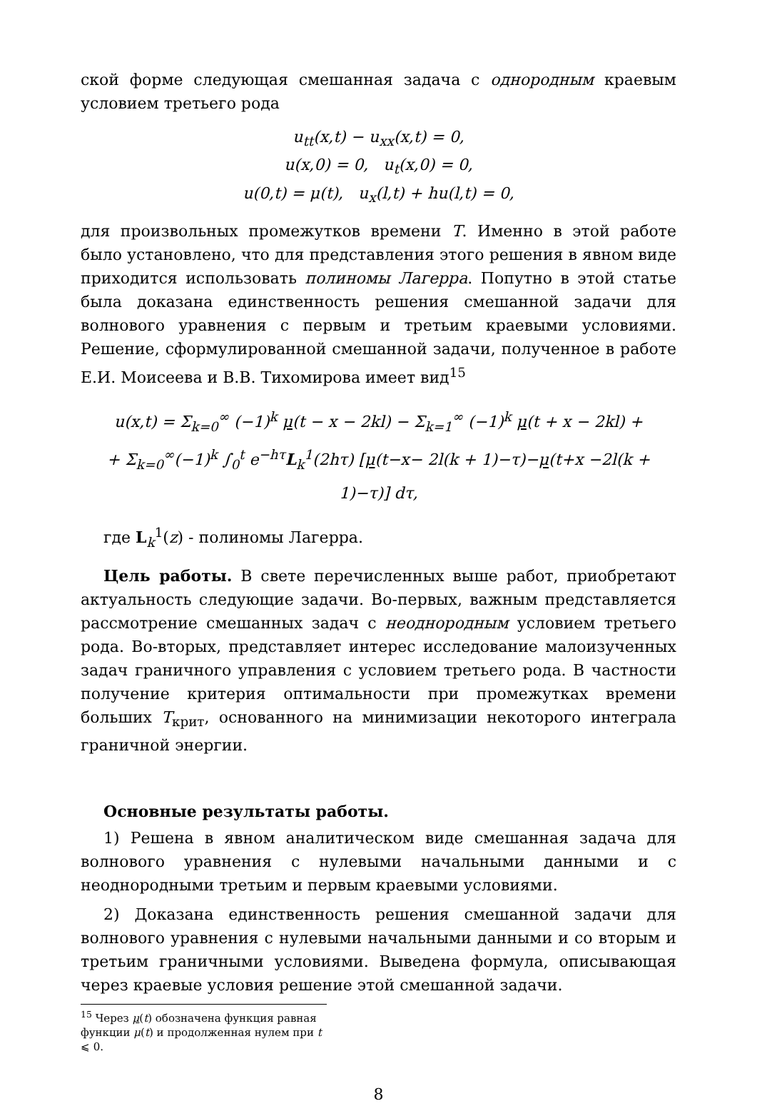ской форме следующая смешанная задача с однородным краевым условием третьего рода
u<sub>tt</sub>(x,t) − u<sub>xx</sub>(x,t) = 0,
u(x,0) = 0, u<sub>t</sub>(x,0) = 0,
u(0,t) = μ(t), u<sub>x</sub>(l,t) + hu(l,t) = 0,
для произвольных промежутков времени T. Именно в этой работе было установлено, что для представления этого решения в явном виде приходится использовать полиномы Лагерра. Попутно в этой статье была доказана единственность решения смешанной задачи для волнового уравнения с первым и третьим краевыми условиями. Решение, сформулированной смешанной задачи, полученное в работе Е.И. Моисеева и В.В. Тихомирова имеет вид<sup>15</sup>
u(x,t) = Σ<sub>k=0</sub><sup>∞</sup> (−1)<sup>k</sup> μ(t − x − 2kl) − Σ<sub>k=1</sub><sup>∞</sup> (−1)<sup>k</sup> μ(t + x − 2kl) +
+ Σ<sub>k=0</sub><sup>∞</sup>(−1)<sup>k</sup> ∫<sub>0</sub><sup>t</sup> e<sup>−hτ</sup>L<sub>k</sub><sup>1</sup>(2hτ) [μ(t−x− 2l(k + 1)−τ)−μ(t+x −2l(k + 1)−τ)] dτ,
где L<sub>k</sub><sup>1</sup>(z) - полиномы Лагерра.
Цель работы. В свете перечисленных выше работ, приобретают актуальность следующие задачи. Во-первых, важным представляется рассмотрение смешанных задач с неоднородным условием третьего рода. Во-вторых, представляет интерес исследование малоизученных задач граничного управления с условием третьего рода. В частности получение критерия оптимальности при промежутках времени больших T<sub>крит</sub>, основанного на минимизации некоторого интеграла граничной энергии.
Основные результаты работы.
1) Решена в явном аналитическом виде смешанная задача для волнового уравнения с нулевыми начальными данными и с неоднородными третьим и первым краевыми условиями.
2) Доказана единственность решения смешанной задачи для волнового уравнения с нулевыми начальными данными и со вторым и третьим граничными условиями. Выведена формула, описывающая через краевые условия решение этой смешанной задачи.
<sup>15</sup> Через μ(t) обозначена функция равная функции μ(t) и продолженная нулем при t ⩽ 0.
8